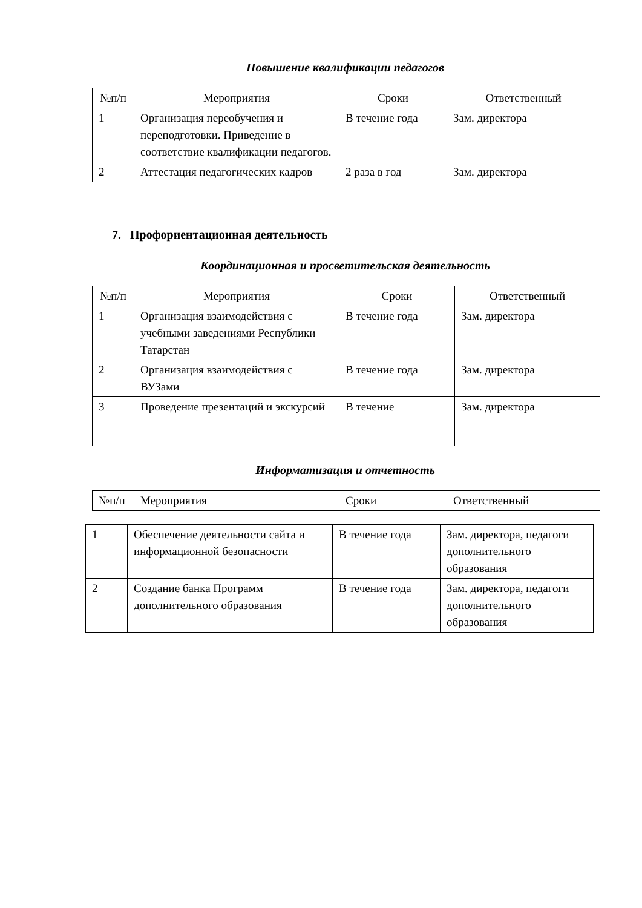Повышение квалификации педагогов
| №п/п | Мероприятия | Сроки | Ответственный |
| --- | --- | --- | --- |
| 1 | Организация переобучения и переподготовки. Приведение в соответствие квалификации педагогов. | В течение года | Зам. директора |
| 2 | Аттестация педагогических кадров | 2 раза в год | Зам. директора |
7. Профориентационная деятельность
Координационная и просветительская деятельность
| №п/п | Мероприятия | Сроки | Ответственный |
| --- | --- | --- | --- |
| 1 | Организация взаимодействия с учебными заведениями Республики Татарстан | В течение года | Зам. директора |
| 2 | Организация взаимодействия с ВУЗами | В течение года | Зам. директора |
| 3 | Проведение презентаций и экскурсий | В течение | Зам. директора |
Информатизация и отчетность
| №п/п | Мероприятия | Сроки | Ответственный |
| 1 | Обеспечение деятельности сайта и информационной безопасности | В течение года | Зам. директора, педагоги дополнительного образования |
| 2 | Создание банка Программ дополнительного образования | В течение года | Зам. директора, педагоги дополнительного образования |